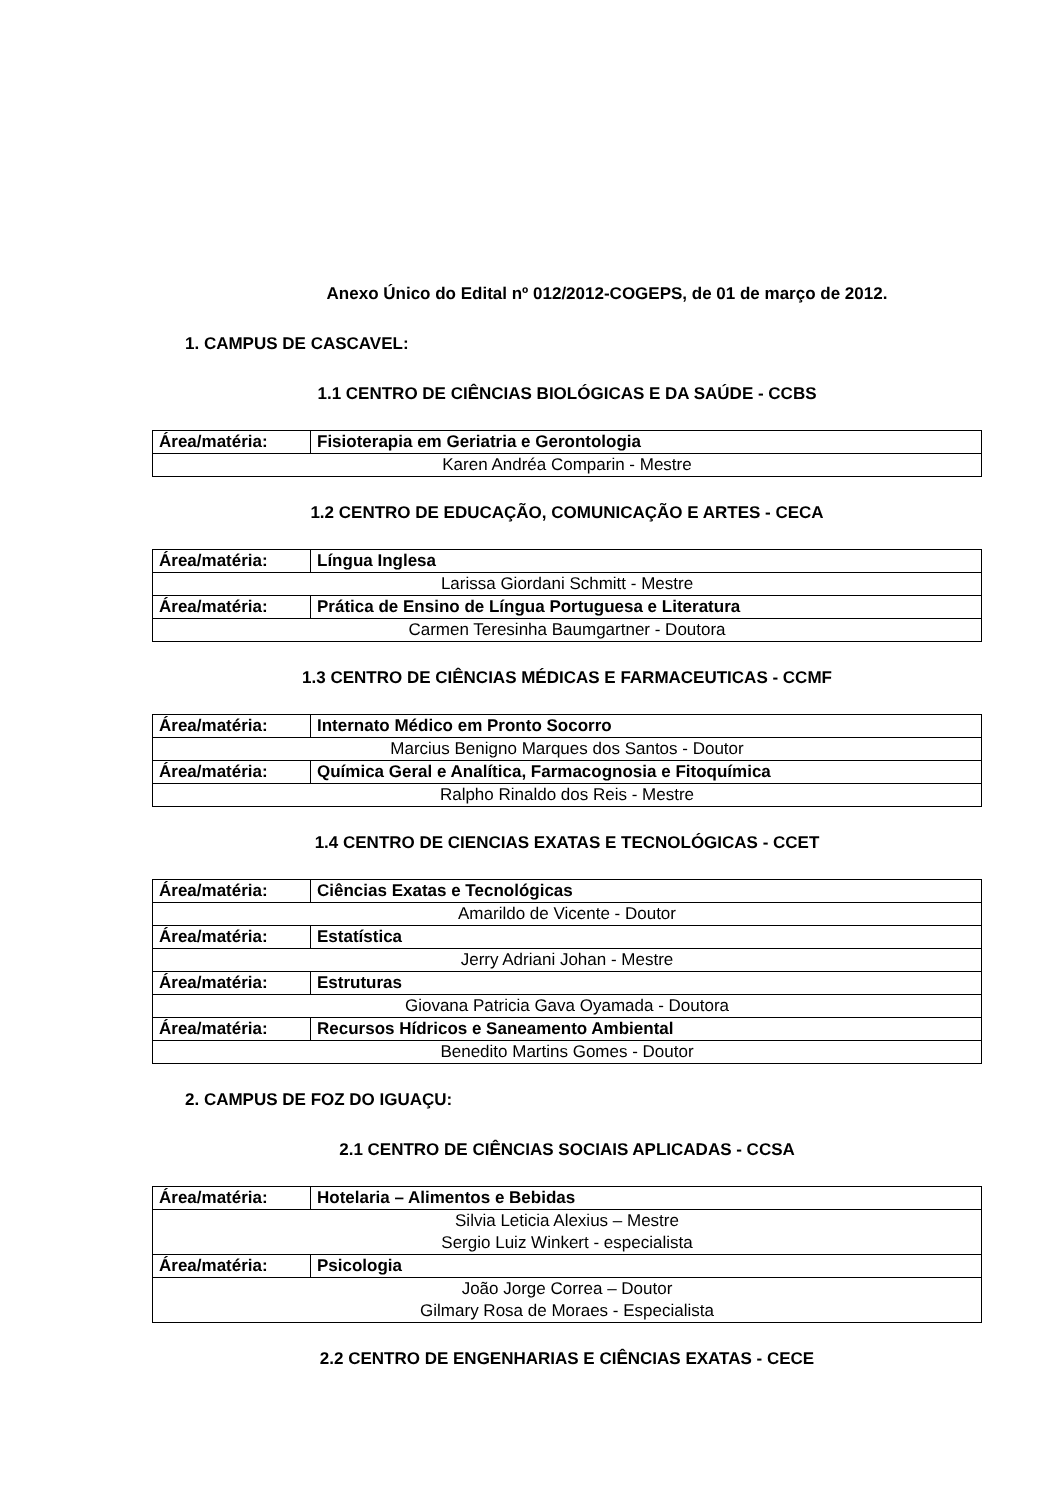Anexo Único do Edital nº 012/2012-COGEPS, de 01 de março de 2012.
1. CAMPUS DE CASCAVEL:
1.1 CENTRO DE CIÊNCIAS BIOLÓGICAS E DA SAÚDE - CCBS
| Área/matéria: | Fisioterapia em Geriatria e Gerontologia |
| Karen Andréa Comparin - Mestre | |
1.2 CENTRO DE EDUCAÇÃO, COMUNICAÇÃO E ARTES - CECA
| Área/matéria: | Língua Inglesa |
| Larissa Giordani Schmitt - Mestre | |
| Área/matéria: | Prática de Ensino de Língua Portuguesa e Literatura |
| Carmen Teresinha Baumgartner - Doutora | |
1.3 CENTRO DE CIÊNCIAS MÉDICAS E FARMACEUTICAS - CCMF
| Área/matéria: | Internato Médico em Pronto Socorro |
| Marcius Benigno Marques dos Santos - Doutor | |
| Área/matéria: | Química Geral e Analítica, Farmacognosia e Fitoquímica |
| Ralpho Rinaldo dos Reis - Mestre | |
1.4 CENTRO DE CIENCIAS EXATAS E TECNOLÓGICAS - CCET
| Área/matéria: | Ciências Exatas e Tecnológicas |
| Amarildo de Vicente - Doutor | |
| Área/matéria: | Estatística |
| Jerry Adriani Johan - Mestre | |
| Área/matéria: | Estruturas |
| Giovana Patricia Gava Oyamada - Doutora | |
| Área/matéria: | Recursos Hídricos e Saneamento Ambiental |
| Benedito Martins Gomes - Doutor | |
2. CAMPUS DE FOZ DO IGUAÇU:
2.1 CENTRO DE CIÊNCIAS SOCIAIS APLICADAS - CCSA
| Área/matéria: | Hotelaria – Alimentos e Bebidas |
| Silvia Leticia Alexius – Mestre Sergio Luiz Winkert - especialista | |
| Área/matéria: | Psicologia |
| João Jorge Correa – Doutor Gilmary Rosa de Moraes - Especialista | |
2.2 CENTRO DE ENGENHARIAS E CIÊNCIAS EXATAS - CECE